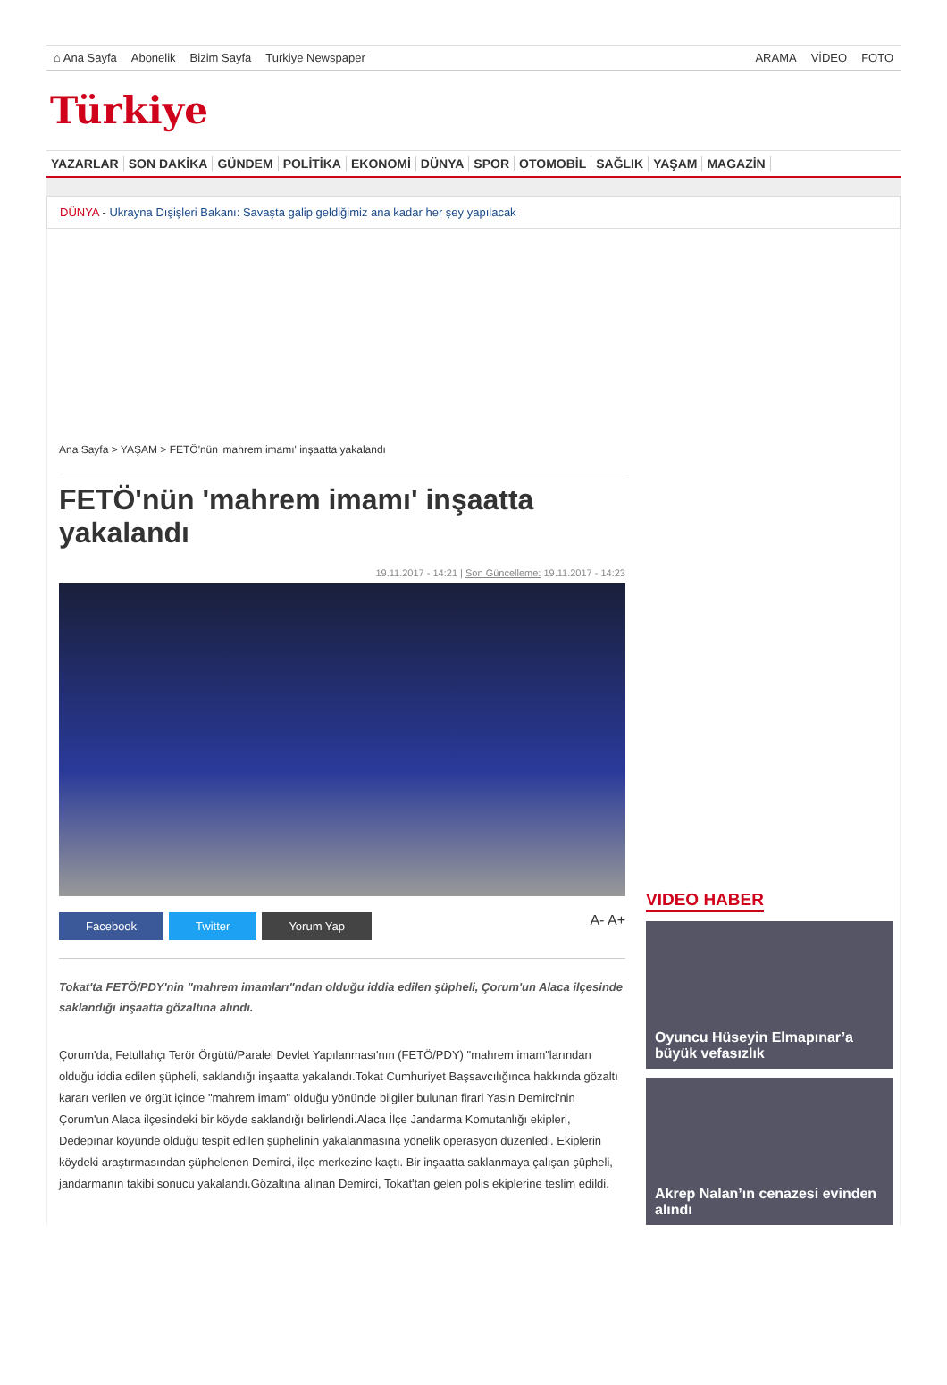⌂ Ana Sayfa Abonelik Bizim Sayfa Turkiye Newspaper
ARAMA VİDEO FOTO
Türkiye
YAZARLAR SON DAKİKA GÜNDEM POLİTİKA EKONOMİ DÜNYA SPOR OTOMOBİL SAĞLIK YAŞAM MAGAZİN
DÜNYA - Ukrayna Dışişleri Bakanı: Savaşta galip geldiğimiz ana kadar her şey yapılacak
Ana Sayfa > YAŞAM > FETÖ'nün 'mahrem imamı' inşaatta yakalandı
FETÖ'nün 'mahrem imamı' inşaatta yakalandı
19.11.2017 - 14:21 | Son Güncelleme: 19.11.2017 - 14:23
Facebook Twitter Yorum Yap A- A+
Tokat'ta FETÖ/PDY'nin "mahrem imamları"ndan olduğu iddia edilen şüpheli, Çorum'un Alaca ilçesinde saklandığı inşaatta gözaltına alındı.
Çorum'da, Fetullahçı Terör Örgütü/Paralel Devlet Yapılanması'nın (FETÖ/PDY) "mahrem imam"larından olduğu iddia edilen şüpheli, saklandığı inşaatta yakalandı.Tokat Cumhuriyet Başsavcılığınca hakkında gözaltı kararı verilen ve örgüt içinde "mahrem imam" olduğu yönünde bilgiler bulunan firari Yasin Demirci'nin Çorum'un Alaca ilçesindeki bir köyde saklandığı belirlendi.Alaca İlçe Jandarma Komutanlığı ekipleri, Dedepınar köyünde olduğu tespit edilen şüphelinin yakalanmasına yönelik operasyon düzenledi. Ekiplerin köydeki araştırmasından şüphelenen Demirci, ilçe merkezine kaçtı. Bir inşaatta saklanmaya çalışan şüpheli, jandarmanın takibi sonucu yakalandı.Gözaltına alınan Demirci, Tokat'tan gelen polis ekiplerine teslim edildi.
VIDEO HABER
Oyuncu Hüseyin Elmapınar’a büyük vefasızlık
Akrep Nalan’ın cenazesi evinden alındı